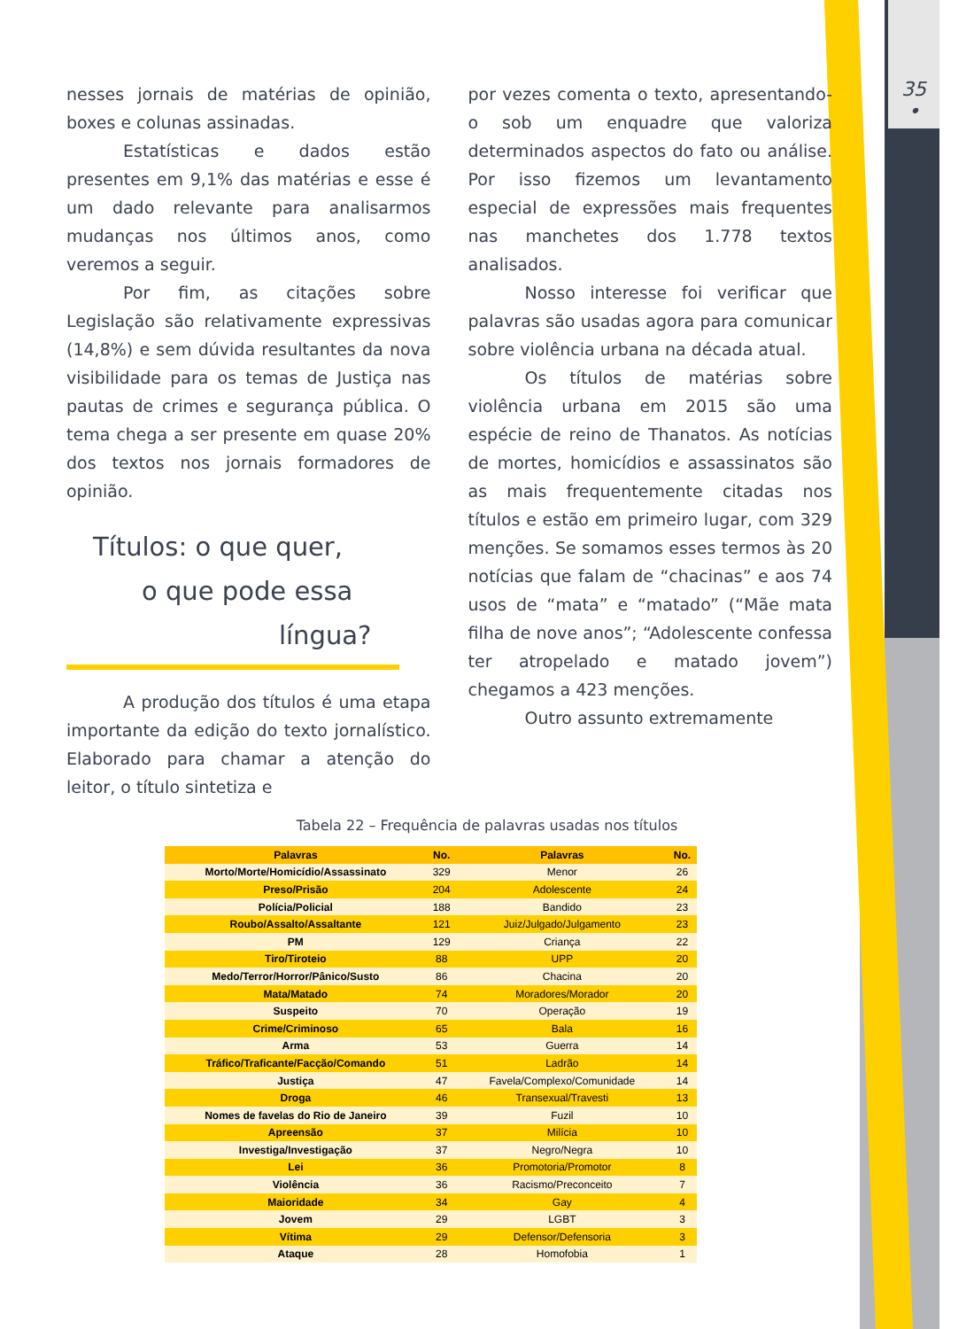35
•
nesses jornais de matérias de opinião, boxes e colunas assinadas.
Estatísticas e dados estão presentes em 9,1% das matérias e esse é um dado relevante para analisarmos mudanças nos últimos anos, como veremos a seguir.
Por fim, as citações sobre Legislação são relativamente expressivas (14,8%) e sem dúvida resultantes da nova visibilidade para os temas de Justiça nas pautas de crimes e segurança pública. O tema chega a ser presente em quase 20% dos textos nos jornais formadores de opinião.
Títulos: o que quer,
o que pode essa
língua?
A produção dos títulos é uma etapa importante da edição do texto jornalístico. Elaborado para chamar a atenção do leitor, o título sintetiza e
por vezes comenta o texto, apresentando-o sob um enquadre que valoriza determinados aspectos do fato ou análise. Por isso fizemos um levantamento especial de expressões mais frequentes nas manchetes dos 1.778 textos analisados.
Nosso interesse foi verificar que palavras são usadas agora para comunicar sobre violência urbana na década atual.
Os títulos de matérias sobre violência urbana em 2015 são uma espécie de reino de Thanatos. As notícias de mortes, homicídios e assassinatos são as mais frequentemente citadas nos títulos e estão em primeiro lugar, com 329 menções. Se somamos esses termos às 20 notícias que falam de “chacinas” e aos 74 usos de “mata” e “matado” (“Mãe mata filha de nove anos”; “Adolescente confessa ter atropelado e matado jovem”) chegamos a 423 menções.
Outro assunto extremamente
Tabela 22 – Frequência de palavras usadas nos títulos
| Palavras | No. | Palavras | No. |
| --- | --- | --- | --- |
| Morto/Morte/Homicídio/Assassinato | 329 | Menor | 26 |
| Preso/Prisão | 204 | Adolescente | 24 |
| Polícia/Policial | 188 | Bandido | 23 |
| Roubo/Assalto/Assaltante | 121 | Juiz/Julgado/Julgamento | 23 |
| PM | 129 | Criança | 22 |
| Tiro/Tiroteio | 88 | UPP | 20 |
| Medo/Terror/Horror/Pânico/Susto | 86 | Chacina | 20 |
| Mata/Matado | 74 | Moradores/Morador | 20 |
| Suspeito | 70 | Operação | 19 |
| Crime/Criminoso | 65 | Bala | 16 |
| Arma | 53 | Guerra | 14 |
| Tráfico/Traficante/Facção/Comando | 51 | Ladrão | 14 |
| Justiça | 47 | Favela/Complexo/Comunidade | 14 |
| Droga | 46 | Transexual/Travesti | 13 |
| Nomes de favelas do Rio de Janeiro | 39 | Fuzil | 10 |
| Apreensão | 37 | Milícia | 10 |
| Investiga/Investigação | 37 | Negro/Negra | 10 |
| Lei | 36 | Promotoria/Promotor | 8 |
| Violência | 36 | Racismo/Preconceito | 7 |
| Maioridade | 34 | Gay | 4 |
| Jovem | 29 | LGBT | 3 |
| Vítima | 29 | Defensor/Defensoria | 3 |
| Ataque | 28 | Homofobia | 1 |